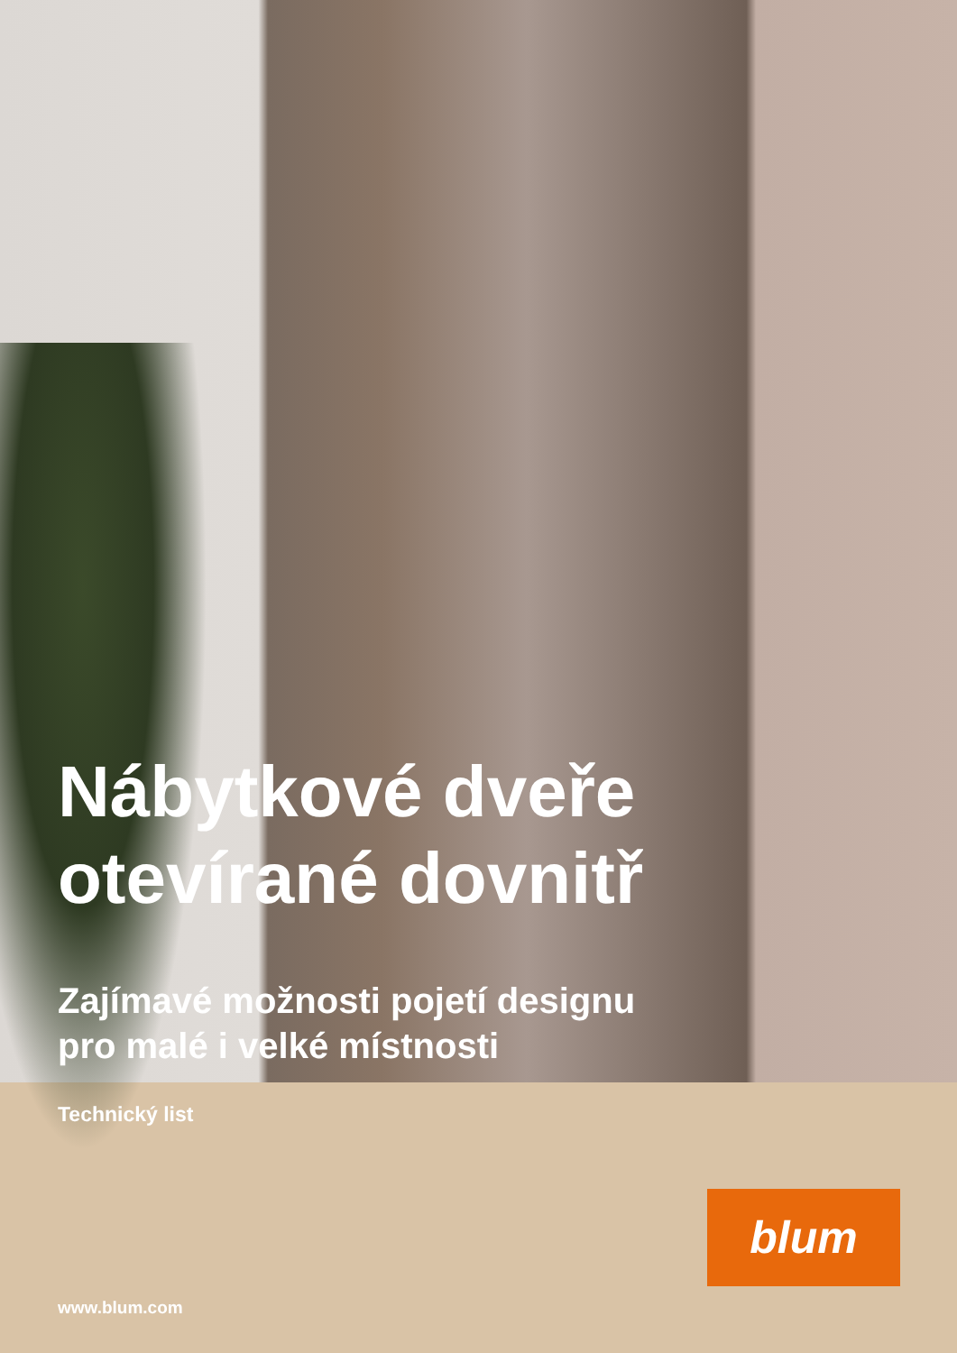Nábytkové dveře
otevírané dovnitř
Zajímavé možnosti pojetí designu
pro malé i velké místnosti
Technický list
www.blum.com
blum